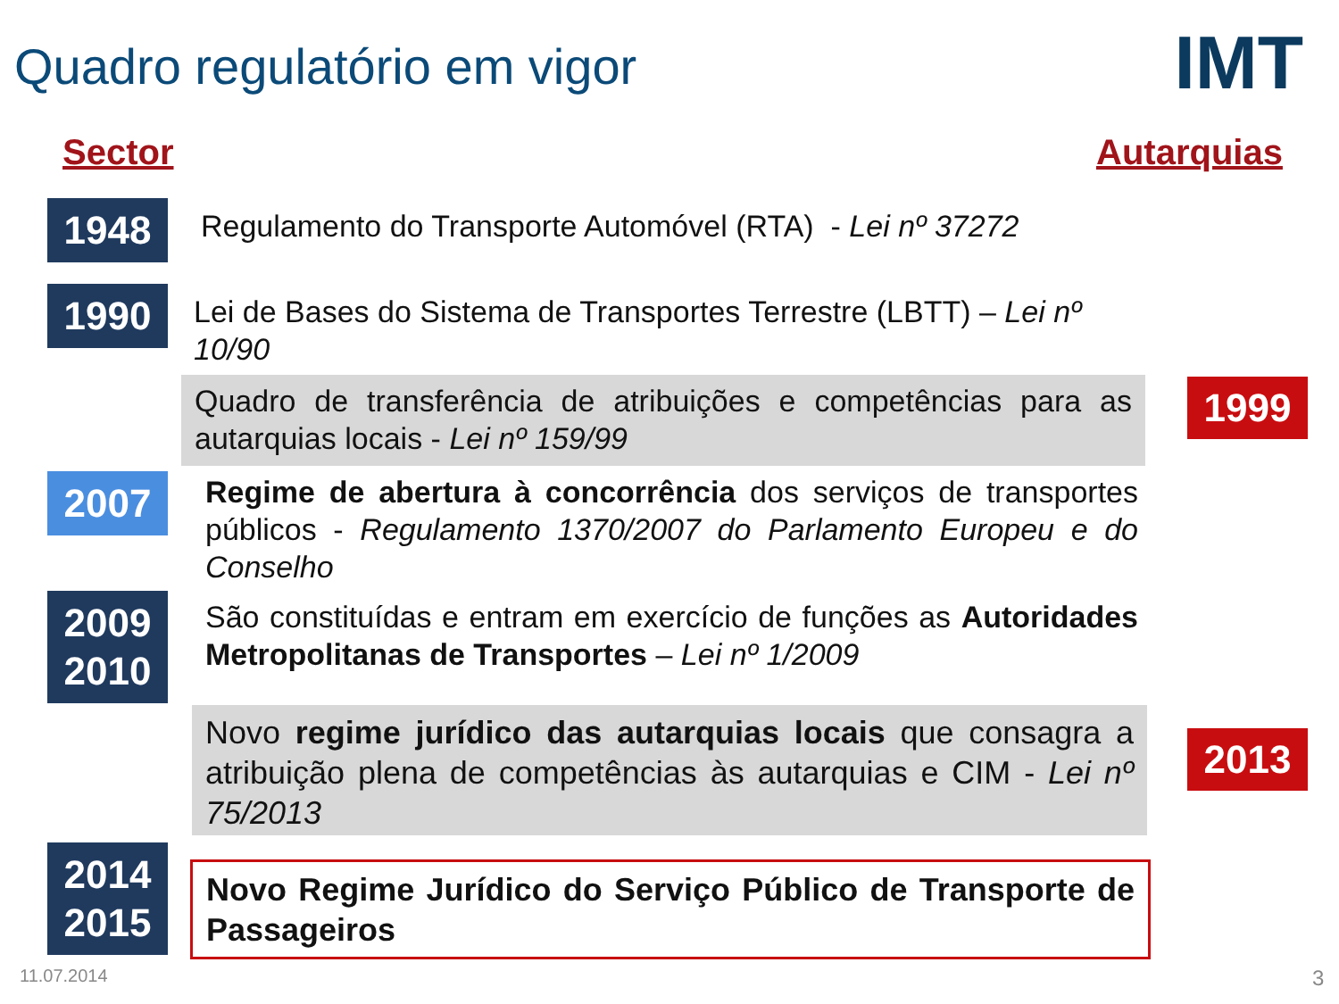Quadro regulatório em vigor IMT
Sector Autarquias
1948
Regulamento do Transporte Automóvel (RTA) - Lei nº 37272
1990
Lei de Bases do Sistema de Transportes Terrestre (LBTT) – Lei nº 10/90
Quadro de transferência de atribuições e competências para as autarquias locais - Lei nº 159/99
1999
2007
Regime de abertura à concorrência dos serviços de transportes públicos - Regulamento 1370/2007 do Parlamento Europeu e do Conselho
2009
2010
São constituídas e entram em exercício de funções as Autoridades Metropolitanas de Transportes – Lei nº 1/2009
Novo regime jurídico das autarquias locais que consagra a atribuição plena de competências às autarquias e CIM - Lei nº 75/2013
2013
2014
2015
Novo Regime Jurídico do Serviço Público de Transporte de Passageiros
11.07.2014 3